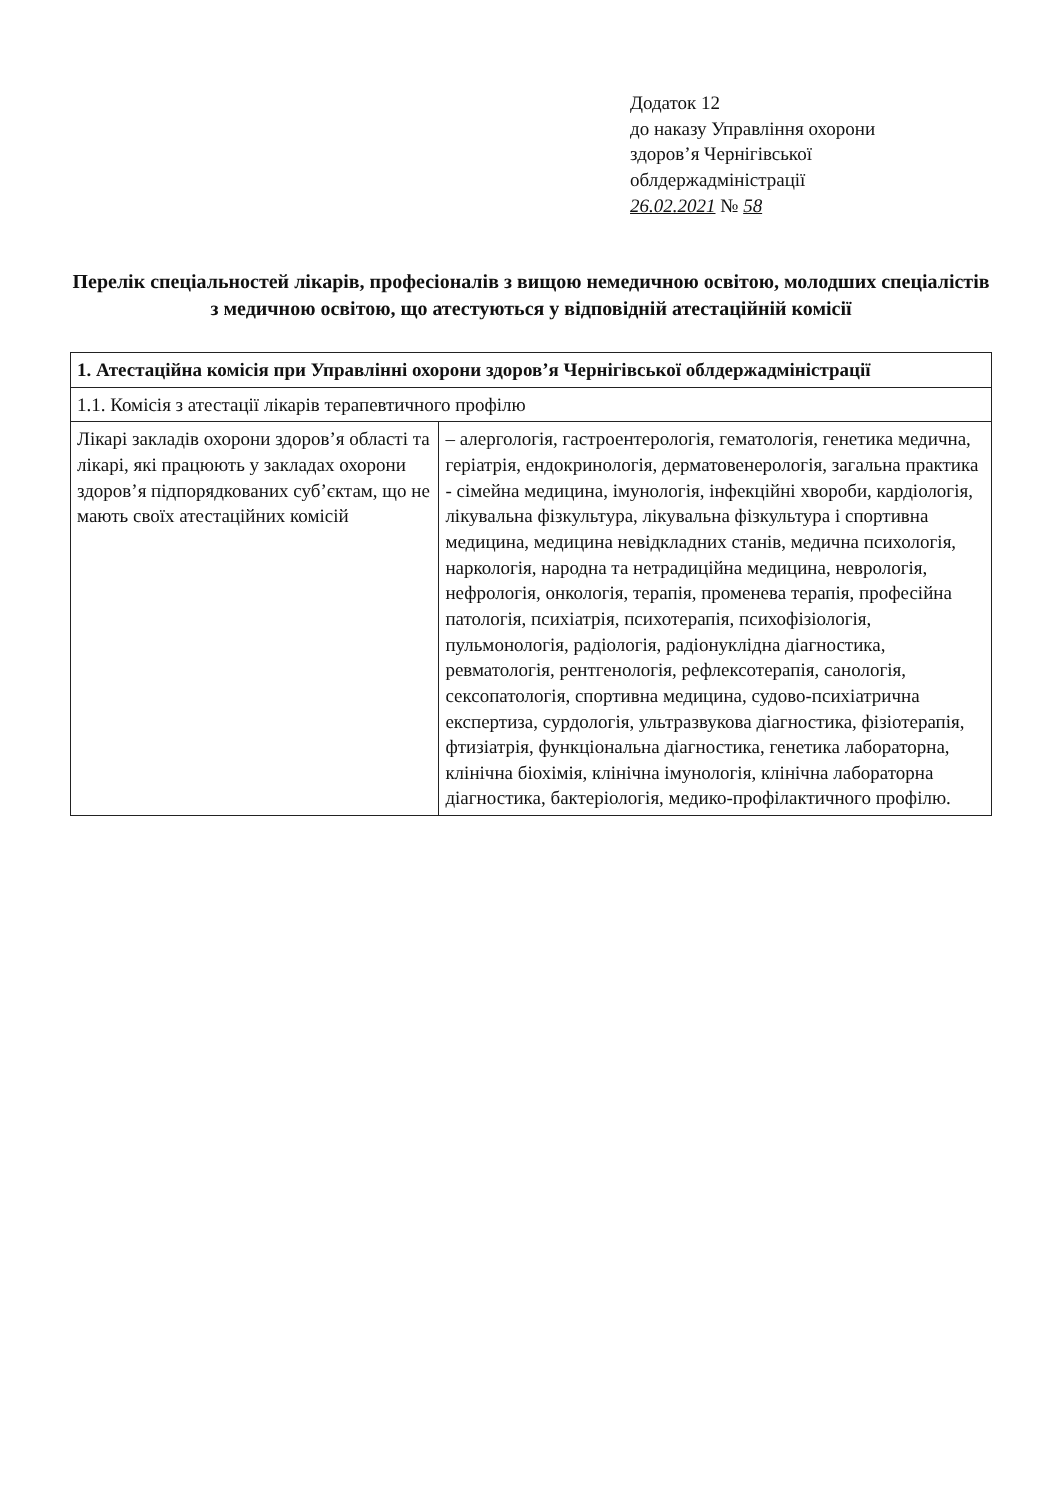Додаток 12
до наказу Управління охорони
здоров’я Чернігівської
облдержадміністрації
26.02.2021 № 58
Перелік спеціальностей лікарів, професіоналів з вищою немедичною освітою, молодших спеціалістів з медичною освітою, що атестуються у відповідній атестаційній комісії
| 1. Атестаційна комісія при Управлінні охорони здоров’я Чернігівської облдержадміністрації | |
| --- | --- |
| 1.1. Комісія з атестації лікарів терапевтичного профілю | |
| Лікарі закладів охорони здоров’я області та лікарі, які працюють у закладах охорони здоров’я підпорядкованих суб’єктам, що не мають своїх атестаційних комісій | – алергологія, гастроентерологія, гематологія, генетика медична, геріатрія, ендокринологія, дерматовенерологія, загальна практика - сімейна медицина, імунологія, інфекційні хвороби, кардіологія, лікувальна фізкультура, лікувальна фізкультура і спортивна медицина, медицина невідкладних станів, медична психологія, наркологія, народна та нетрадиційна медицина, неврологія, нефрологія, онкологія, терапія, променева терапія, професійна патологія, психіатрія, психотерапія, психофізіологія, пульмонологія, радіологія, радіонуклідна діагностика, ревматологія, рентгенологія, рефлексотерапія, санологія, сексопатологія, спортивна медицина, судово-психіатрична експертиза, сурдологія, ультразвукова діагностика, фізіотерапія, фтизіатрія, функціональна діагностика, генетика лабораторна, клінічна біохімія, клінічна імунологія, клінічна лабораторна діагностика, бактеріологія, медико-профілактичного профілю. |